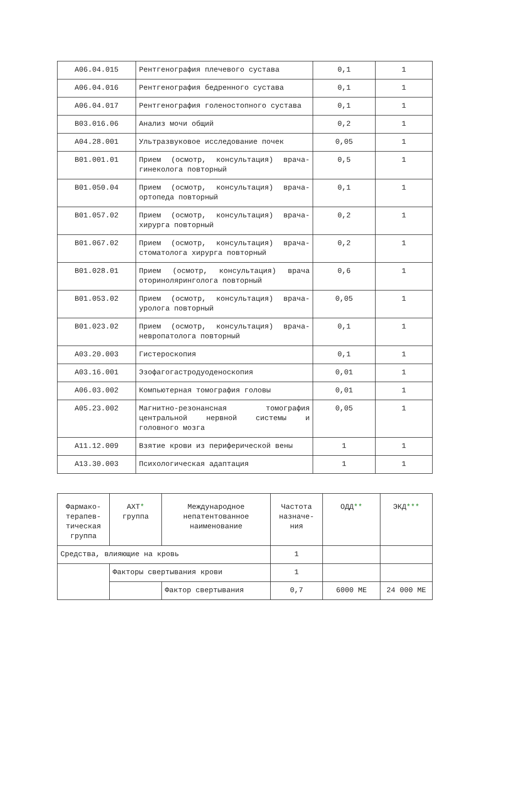| A06.04.015 | Рентгенография плечевого сустава | 0,1 | 1 |
| A06.04.016 | Рентгенография бедренного сустава | 0,1 | 1 |
| A06.04.017 | Рентгенография голеностопного сустава | 0,1 | 1 |
| B03.016.06 | Анализ мочи общий | 0,2 | 1 |
| A04.28.001 | Ультразвуковое исследование почек | 0,05 | 1 |
| B01.001.01 | Прием (осмотр, консультация) врача-гинеколога повторный | 0,5 | 1 |
| B01.050.04 | Прием (осмотр, консультация) врача-ортопеда повторный | 0,1 | 1 |
| B01.057.02 | Прием (осмотр, консультация) врача-хирурга повторный | 0,2 | 1 |
| B01.067.02 | Прием (осмотр, консультация) врача-стоматолога хирурга повторный | 0,2 | 1 |
| B01.028.01 | Прием (осмотр, консультация) врача оториноляринголога повторный | 0,6 | 1 |
| B01.053.02 | Прием (осмотр, консультация) врача-уролога повторный | 0,05 | 1 |
| B01.023.02 | Прием (осмотр, консультация) врача-невропатолога повторный | 0,1 | 1 |
| A03.20.003 | Гистероскопия | 0,1 | 1 |
| A03.16.001 | Эзофагогастродуоденоскопия | 0,01 | 1 |
| A06.03.002 | Компьютерная томография головы | 0,01 | 1 |
| A05.23.002 | Магнитно-резонансная томография центральной нервной системы и головного мозга | 0,05 | 1 |
| A11.12.009 | Взятие крови из периферической вены | 1 | 1 |
| A13.30.003 | Психологическая адаптация | 1 | 1 |
| Фармако- терапев- тическая группа | АХТ * группа | Международное непатентованное наименование | Частота назначе- ния | ОДД ** | ЭКД *** |
| Средства, влияющие на кровь | | | 1 | | |
| | Факторы свертывания крови | | 1 | | |
| | | Фактор свертывания | 0,7 | 6000 МЕ | 24 000 МЕ |